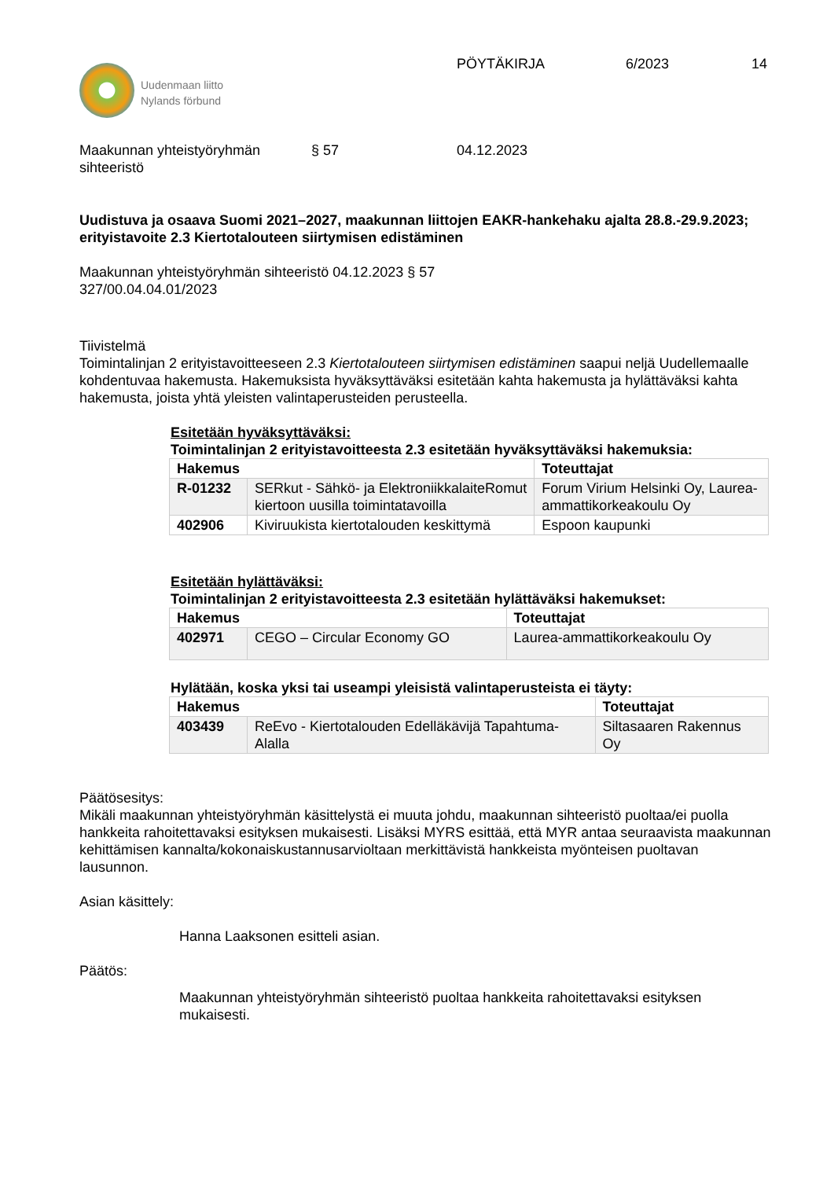Uudenmaan liitto
Nylands förbund
PÖYTÄKIRJA 6/2023 14
Maakunnan yhteistyöryhmän
sihteeristö
§ 57 04.12.2023
Uudistuva ja osaava Suomi 2021–2027, maakunnan liittojen EAKR-hankehaku ajalta 28.8.-29.9.2023; erityistavoite 2.3 Kiertotalouteen siirtymisen edistäminen
Maakunnan yhteistyöryhmän sihteeristö 04.12.2023 § 57
327/00.04.04.01/2023
Tiivistelmä
Toimintalinjan 2 erityistavoitteeseen 2.3 Kiertotalouteen siirtymisen edistäminen saapui neljä Uudellemaalle kohdentuvaa hakemusta. Hakemuksista hyväksyttäväksi esitetään kahta hakemusta ja hylättäväksi kahta hakemusta, joista yhtä yleisten valintaperusteiden perusteella.
Esitetään hyväksyttäväksi:
Toimintalinjan 2 erityistavoitteesta 2.3 esitetään hyväksyttäväksi hakemuksia:
| Hakemus | | Toteuttajat |
| --- | --- | --- |
| R-01232 | SERkut - Sähkö- ja ElektroniikkalaiteRomut kiertoon uusilla toimintatavoilla | Forum Virium Helsinki Oy, Laurea-ammattikorkeakoulu Oy |
| 402906 | Kiviruukista kiertotalouden keskittymä | Espoon kaupunki |
Esitetään hylättäväksi:
Toimintalinjan 2 erityistavoitteesta 2.3 esitetään hylättäväksi hakemukset:
| Hakemus | | Toteuttajat |
| --- | --- | --- |
| 402971 | CEGO – Circular Economy GO | Laurea-ammattikorkeakoulu Oy |
Hylätään, koska yksi tai useampi yleisistä valintaperusteista ei täyty:
| Hakemus | | Toteuttajat |
| --- | --- | --- |
| 403439 | ReEvo - Kiertotalouden Edelläkävijä Tapahtuma-Alalla | Siltasaaren Rakennus Oy |
Päätösesitys:
Mikäli maakunnan yhteistyöryhmän käsittelystä ei muuta johdu, maakunnan sihteeristö puoltaa/ei puolla hankkeita rahoitettavaksi esityksen mukaisesti. Lisäksi MYRS esittää, että MYR antaa seuraavista maakunnan kehittämisen kannalta/kokonaiskustannusarvioltaan merkittävistä hankkeista myönteisen puoltavan lausunnon.
Asian käsittely:
Hanna Laaksonen esitteli asian.
Päätös:
Maakunnan yhteistyöryhmän sihteeristö puoltaa hankkeita rahoitettavaksi esityksen mukaisesti.